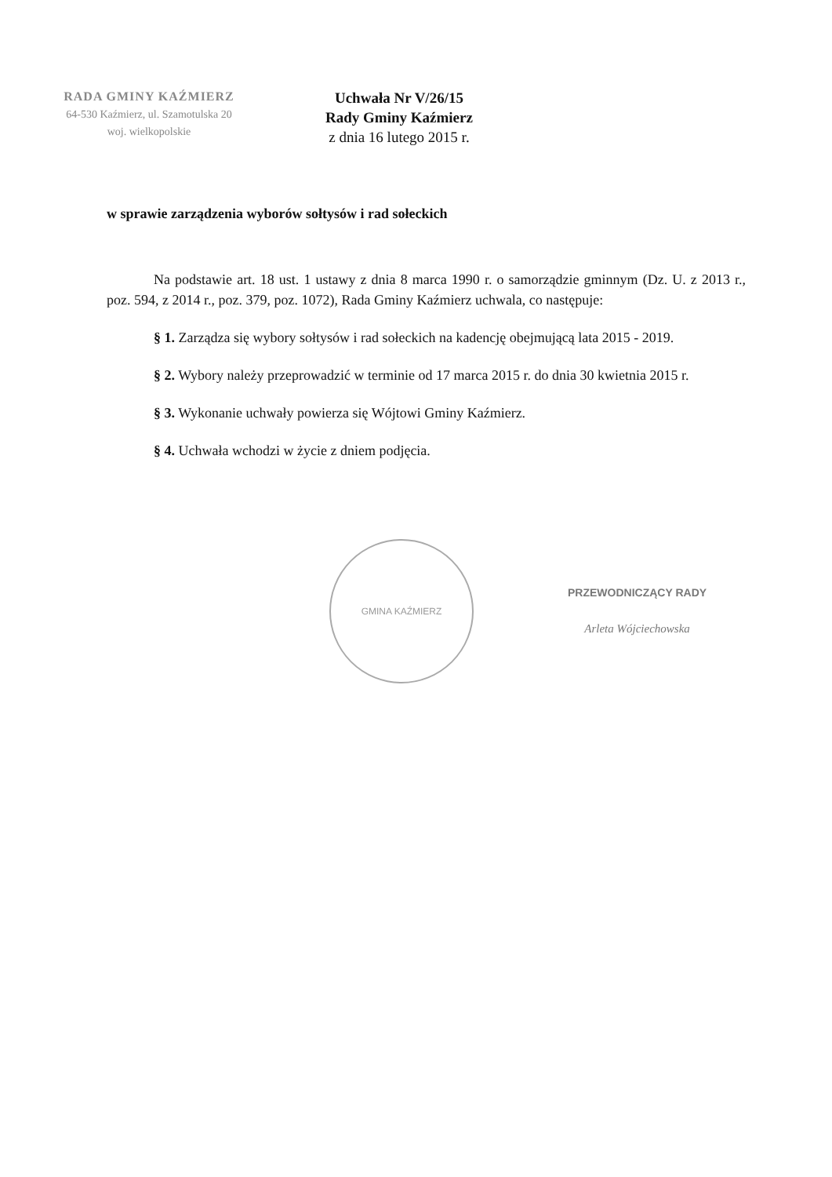RADA GMINY KAŹMIERZ
64-530 Kaźmierz, ul. Szamotulska 20
woj. wielkopolskie
Uchwała Nr V/26/15
Rady Gminy Kaźmierz
z dnia 16 lutego 2015 r.
w sprawie zarządzenia wyborów sołtysów i rad sołeckich
Na podstawie art. 18 ust. 1 ustawy z dnia 8 marca 1990 r. o samorządzie gminnym (Dz. U. z 2013 r., poz. 594, z 2014 r., poz. 379, poz. 1072), Rada Gminy Kaźmierz uchwala, co następuje:
§ 1. Zarządza się wybory sołtysów i rad sołeckich na kadencję obejmującą lata 2015 - 2019.
§ 2. Wybory należy przeprowadzić w terminie od 17 marca 2015 r. do dnia 30 kwietnia 2015 r.
§ 3. Wykonanie uchwały powierza się Wójtowi Gminy Kaźmierz.
§ 4. Uchwała wchodzi w życie z dniem podjęcia.
GMINA KAŹMIERZ
PRZEWODNICZĄCY RADY
Arleta Wójciechowska